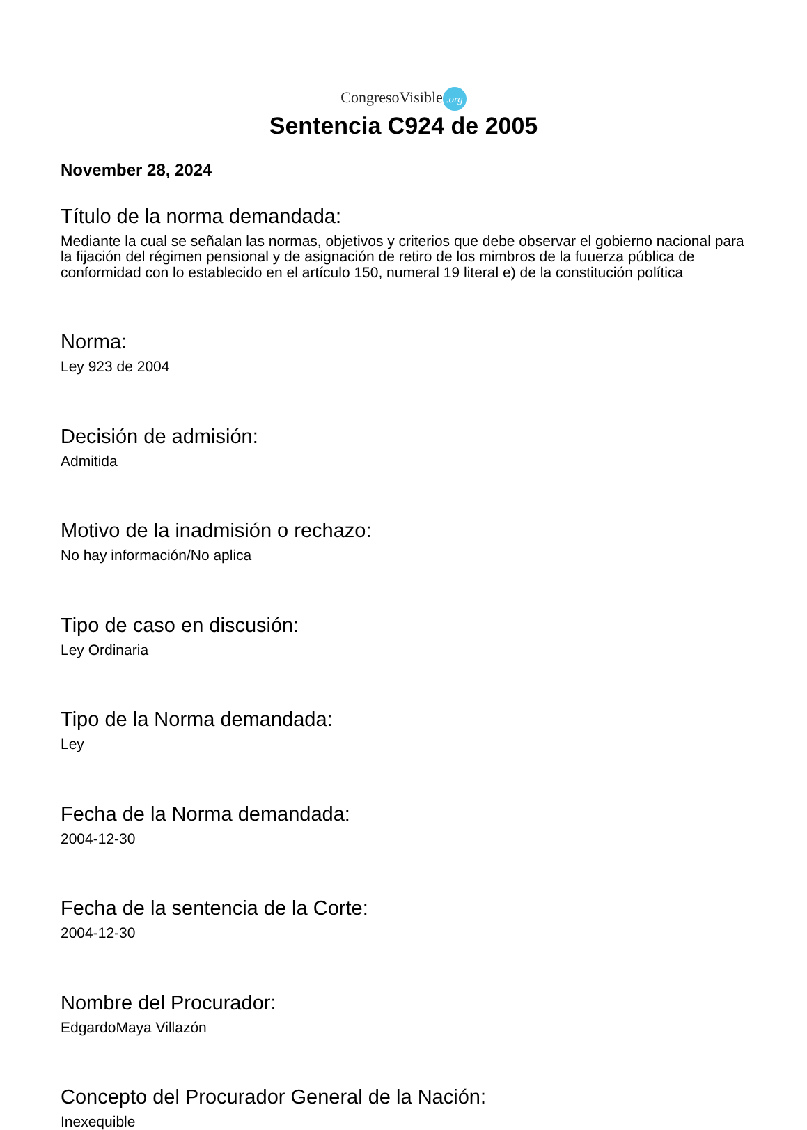CongresoVisible.org
Sentencia C924 de 2005
November 28, 2024
Título de la norma demandada:
Mediante la cual se señalan las normas, objetivos y criterios que debe observar el gobierno nacional para la fijación del régimen pensional y de asignación de retiro de los mimbros de la fuuerza pública de conformidad con lo establecido en el artículo 150, numeral 19 literal e) de la constitución política
Norma:
Ley 923 de 2004
Decisión de admisión:
Admitida
Motivo de la inadmisión o rechazo:
No hay información/No aplica
Tipo de caso en discusión:
Ley Ordinaria
Tipo de la Norma demandada:
Ley
Fecha de la Norma demandada:
2004-12-30
Fecha de la sentencia de la Corte:
2004-12-30
Nombre del Procurador:
EdgardoMaya Villazón
Concepto del Procurador General de la Nación:
Inexequible